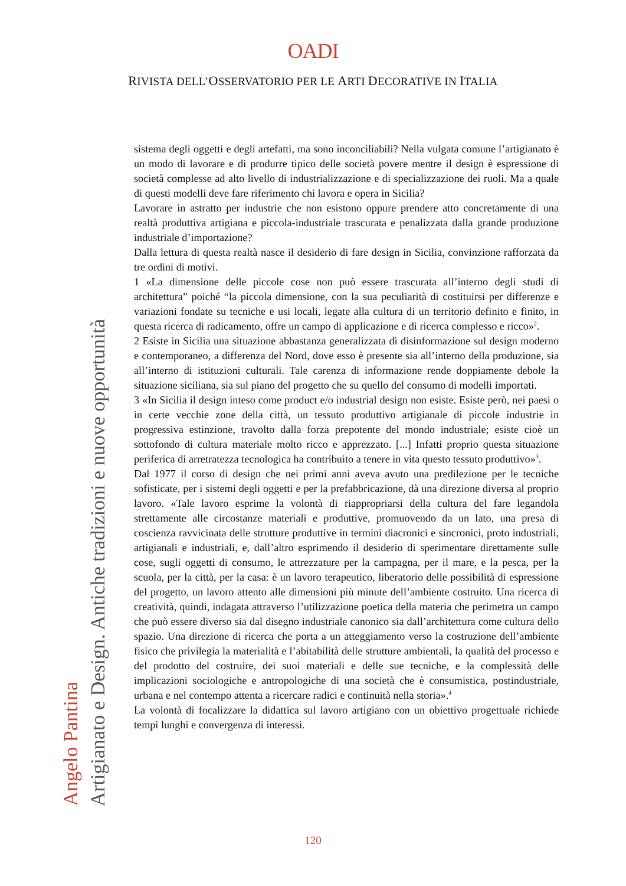OADI
RIVISTA DELL’OSSERVATORIO PER LE ARTI DECORATIVE IN ITALIA
Angelo Pantina
Artigianato e Design. Antiche tradizioni e nuove opportunità
sistema degli oggetti e degli artefatti, ma sono inconciliabili? Nella vulgata comune l’artigianato è un modo di lavorare e di produrre tipico delle società povere mentre il design è espressione di società complesse ad alto livello di industrializzazione e di specializzazione dei ruoli. Ma a quale di questi modelli deve fare riferimento chi lavora e opera in Sicilia?
Lavorare in astratto per industrie che non esistono oppure prendere atto concretamente di una realtà produttiva artigiana e piccola-industriale trascurata e penalizzata dalla grande produzione industriale d’importazione?
Dalla lettura di questa realtà nasce il desiderio di fare design in Sicilia, convinzione rafforzata da tre ordini di motivi.
1 «La dimensione delle piccole cose non può essere trascurata all’interno degli studi di architettura” poiché “la piccola dimensione, con la sua peculiarità di costituirsi per differenze e variazioni fondate su tecniche e usi locali, legate alla cultura di un territorio definito e finito, in questa ricerca di radicamento, offre un campo di applicazione e di ricerca complesso e ricco»<sup>2</sup>.
2 Esiste in Sicilia una situazione abbastanza generalizzata di disinformazione sul design moderno e contemporaneo, a differenza del Nord, dove esso è presente sia all’interno della produzione, sia all’interno di istituzioni culturali. Tale carenza di informazione rende doppiamente debole la situazione siciliana, sia sul piano del progetto che su quello del consumo di modelli importati.
3 «In Sicilia il design inteso come product e/o industrial design non esiste. Esiste però, nei paesi o in certe vecchie zone della città, un tessuto produttivo artigianale di piccole industrie in progressiva estinzione, travolto dalla forza prepotente del mondo industriale; esiste cioè un sottofondo di cultura materiale molto ricco e apprezzato. [...] Infatti proprio questa situazione periferica di arretratezza tecnologica ha contribuito a tenere in vita questo tessuto produttivo»<sup>3</sup>.
Dal 1977 il corso di design che nei primi anni aveva avuto una predilezione per le tecniche sofisticate, per i sistemi degli oggetti e per la prefabbricazione, dà una direzione diversa al proprio lavoro. «Tale lavoro esprime la volontà di riappropriarsi della cultura del fare legandola strettamente alle circostanze materiali e produttive, promuovendo da un lato, una presa di coscienza ravvicinata delle strutture produttive in termini diacronici e sincronici, proto industriali, artigianali e industriali, e, dall’altro esprimendo il desiderio di sperimentare direttamente sulle cose, sugli oggetti di consumo, le attrezzature per la campagna, per il mare, e la pesca, per la scuola, per la città, per la casa: è un lavoro terapeutico, liberatorio delle possibilità di espressione del progetto, un lavoro attento alle dimensioni più minute dell’ambiente costruito. Una ricerca di creatività, quindi, indagata attraverso l’utilizzazione poetica della materia che perimetra un campo che può essere diverso sia dal disegno industriale canonico sia dall’architettura come cultura dello spazio. Una direzione di ricerca che porta a un atteggiamento verso la costruzione dell’ambiente fisico che privilegia la materialità e l’abitabilità delle strutture ambientali, la qualità del processo e del prodotto del costruire, dei suoi materiali e delle sue tecniche, e la complessità delle implicazioni sociologiche e antropologiche di una società che è consumistica, postindustriale, urbana e nel contempo attenta a ricercare radici e continuità nella storia».<sup>4</sup>
La volontà di focalizzare la didattica sul lavoro artigiano con un obiettivo progettuale richiede tempi lunghi e convergenza di interessi.
120